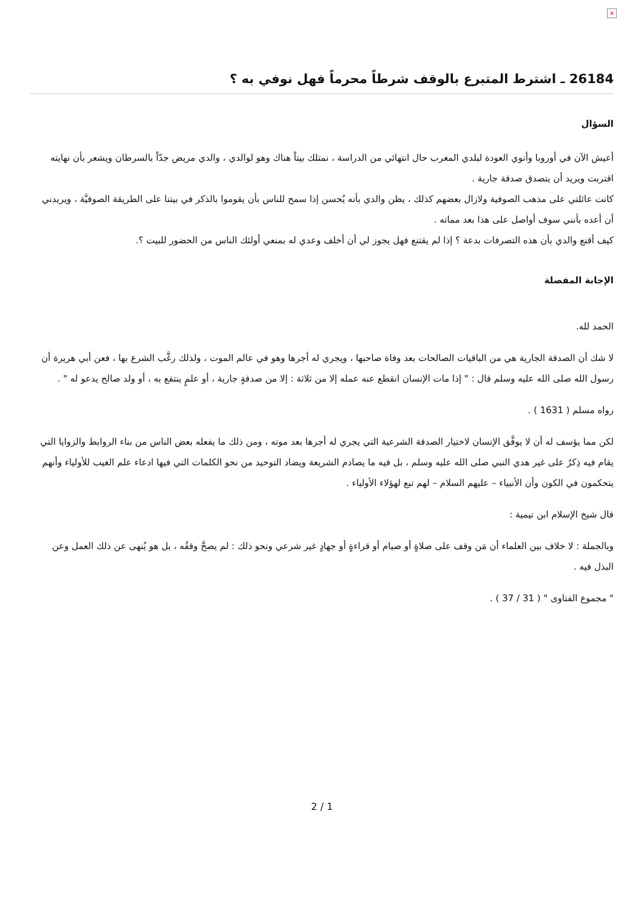×
26184 ـ اشترط المتبرع بالوقف شرطاً محرماً فهل نوفي به ؟
السؤال
أعيش الآن في أوروبا وأنوي العودة لبلدي المغرب حال انتهائي من الدراسة ، نمتلك بيتاً هناك وهو لوالدي ، والدي مريض جدّاً بالسرطان ويشعر بأن نهايته اقتربت ويريد أن يتصدق صدقة جارية .
كانت عائلتي على مذهب الصوفية ولازال بعضهم كذلك ، يظن والدي بأنه يُحسن إذا سمح للناس بأن يقوموا بالذكر في بيتنا على الطريقة الصوفيَّة ، ويريدني أن أعده بأنني سوف أواصل على هذا بعد مماته .
كيف أقنع والدي بأن هذه التصرفات بدعة ؟ إذا لم يقتنع فهل يجوز لي أن أخلف وعدي له بمنعي أولئك الناس من الحضور للبيت ؟.
الإجابة المفصلة
الحمد لله.
لا شك أن الصدقة الجارية هي من الباقيات الصالحات بعد وفاة صاحبها ، ويجري له أجرها وهو في عالم الموت ، ولذلك رغَّب الشرع بها ، فعن أبي هريرة أن رسول الله صلى الله عليه وسلم قال : " إذا مات الإنسان انقطع عنه عمله إلا من ثلاثة : إلا من صدقةٍ جارية ، أو علمٍ ينتفع به ، أو ولد صالح يدعو له " .
رواه مسلم ( 1631 ) .
لكن مما يؤسف له أن لا يوفَّق الإنسان لاختيار الصدقة الشرعية التي يجري له أجرها بعد موته ، ومن ذلك ما يفعله بعض الناس من بناء الروابط والزوايا التي يقام فيه ذِكرٌ على غير هدي النبي صلى الله عليه وسلم ، بل فيه ما يصادم الشريعة ويضاد التوحيد من نحو الكلمات التي فيها ادعاء علم الغيب للأولياء وأنهم يتحكمون في الكون وأن الأنبياء – عليهم السلام – لهم تبع لهؤلاء الأولياء .
قال شيخ الإسلام ابن تيمية :
وبالجملة : لا خلاف بين العلماء أن مَن وقف على صلاةٍ أو صيام أو قراءةٍ أو جهادٍ غير شرعي ونحو ذلك : لم يصحَّ وقفُه ، بل هو يُنهى عن ذلك العمل وعن البذل فيه .
" مجموع الفتاوى " ( 31 / 37 ) .
2 / 1